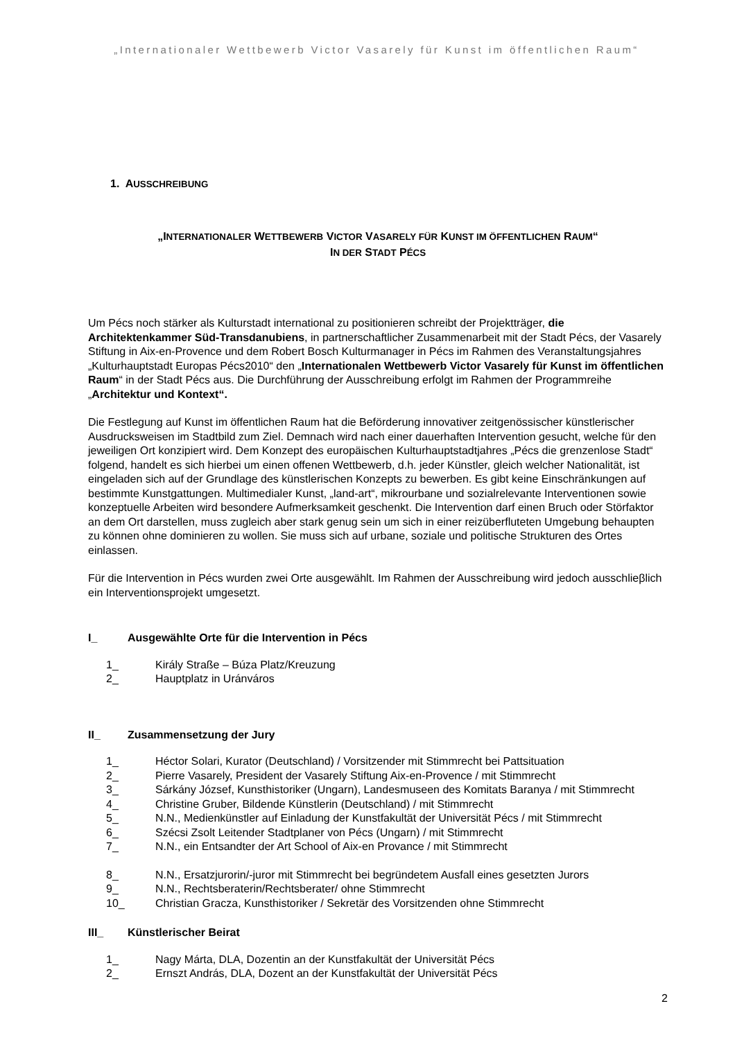„Internationaler Wettbewerb Victor Vasarely für Kunst im öffentlichen Raum“
1. AUSSCHREIBUNG
„INTERNATIONALER WETTBEWERB VICTOR VASARELY FÜR KUNST IM ÖFFENTLICHEN RAUM“
IN DER STADT PÉCS
Um Pécs noch stärker als Kulturstadt international zu positionieren schreibt der Projektträger, die Architektenkammer Süd-Transdanubiens, in partnerschaftlicher Zusammenarbeit mit der Stadt Pécs, der Vasarely Stiftung in Aix-en-Provence und dem Robert Bosch Kulturmanager in Pécs im Rahmen des Veranstaltungsjahres „Kulturhauptstadt Europas Pécs2010“ den „Internationalen Wettbewerb Victor Vasarely für Kunst im öffentlichen Raum“ in der Stadt Pécs aus. Die Durchführung der Ausschreibung erfolgt im Rahmen der Programmreihe „Architektur und Kontext“.
Die Festlegung auf Kunst im öffentlichen Raum hat die Beförderung innovativer zeitgenössischer künstlerischer Ausdrucksweisen im Stadtbild zum Ziel. Demnach wird nach einer dauerhaften Intervention gesucht, welche für den jeweiligen Ort konzipiert wird. Dem Konzept des europäischen Kulturhauptstadtjahres „Pécs die grenzenlose Stadt“ folgend, handelt es sich hierbei um einen offenen Wettbewerb, d.h. jeder Künstler, gleich welcher Nationalität, ist eingeladen sich auf der Grundlage des künstlerischen Konzepts zu bewerben. Es gibt keine Einschränkungen auf bestimmte Kunstgattungen. Multimedialer Kunst, „land-art“, mikrourbane und sozialrelevante Interventionen sowie konzeptuelle Arbeiten wird besondere Aufmerksamkeit geschenkt. Die Intervention darf einen Bruch oder Störfaktor an dem Ort darstellen, muss zugleich aber stark genug sein um sich in einer reizüberfluteten Umgebung behaupten zu können ohne dominieren zu wollen. Sie muss sich auf urbane, soziale und politische Strukturen des Ortes einlassen.
Für die Intervention in Pécs wurden zwei Orte ausgewählt. Im Rahmen der Ausschreibung wird jedoch ausschlieβlich ein Interventionsprojekt umgesetzt.
I_ Ausgewählte Orte für die Intervention in Pécs
1_ Király Straße – Búza Platz/Kreuzung
2_ Hauptplatz in Uránváros
II_ Zusammensetzung der Jury
1_ Héctor Solari, Kurator (Deutschland) / Vorsitzender mit Stimmrecht bei Pattsituation
2_ Pierre Vasarely, President der Vasarely Stiftung Aix-en-Provence / mit Stimmrecht
3_ Sárkány József, Kunsthistoriker (Ungarn), Landesmuseen des Komitats Baranya / mit Stimmrecht
4_ Christine Gruber, Bildende Künstlerin (Deutschland) / mit Stimmrecht
5_ N.N., Medienkünstler auf Einladung der Kunstfakultät der Universität Pécs / mit Stimmrecht
6_ Szécsi Zsolt Leitender Stadtplaner von Pécs (Ungarn) / mit Stimmrecht
7_ N.N., ein Entsandter der Art School of Aix-en Provance / mit Stimmrecht
8_ N.N., Ersatzjurorin/-juror mit Stimmrecht bei begründetem Ausfall eines gesetzten Jurors
9_ N.N., Rechtsberaterin/Rechtsberater/ ohne Stimmrecht
10_ Christian Gracza, Kunsthistoriker / Sekretär des Vorsitzenden ohne Stimmrecht
III_ Künstlerischer Beirat
1_ Nagy Márta, DLA, Dozentin an der Kunstfakultät der Universität Pécs
2_ Ernszt András, DLA, Dozent an der Kunstfakultät der Universität Pécs
2